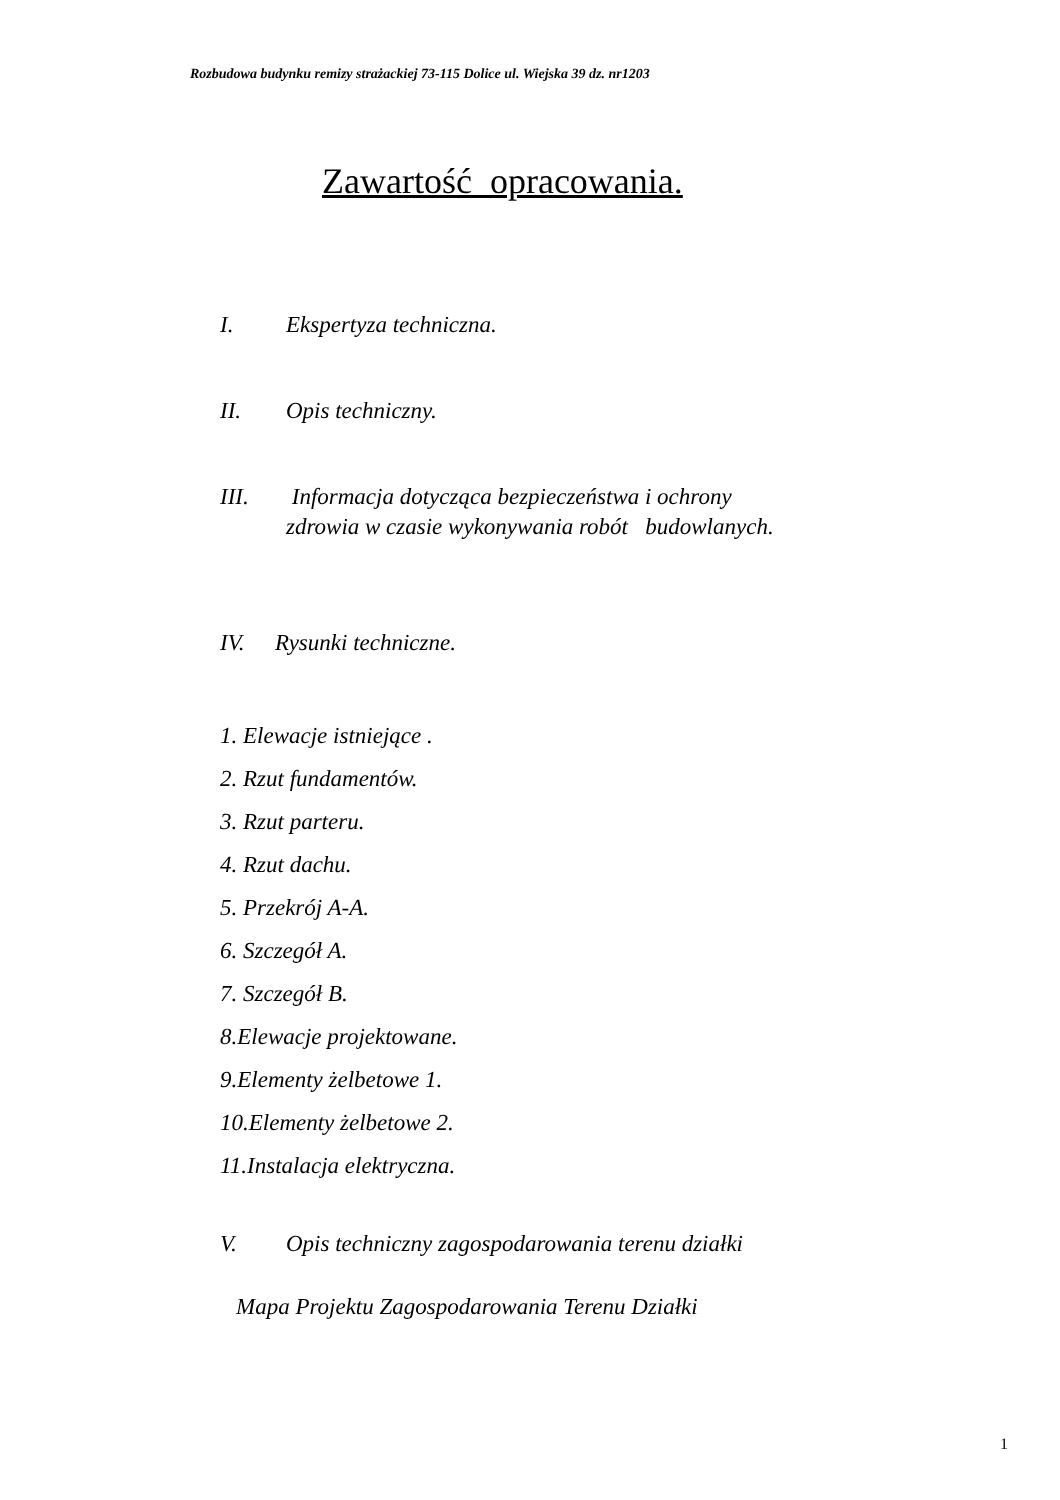Rozbudowa budynku remizy strażackiej 73-115 Dolice ul. Wiejska 39 dz. nr1203
Zawartość opracowania.
I. Ekspertyza techniczna.
II. Opis techniczny.
III. Informacja dotycząca bezpieczeństwa i ochrony
zdrowia w czasie wykonywania robót budowlanych.
IV. Rysunki techniczne.
1. Elewacje istniejące .
2. Rzut fundamentów.
3. Rzut parteru.
4. Rzut dachu.
5. Przekrój A-A.
6. Szczegół A.
7. Szczegół B.
8.Elewacje projektowane.
9.Elementy żelbetowe 1.
10.Elementy żelbetowe 2.
11.Instalacja elektryczna.
V. Opis techniczny zagospodarowania terenu działki
Mapa Projektu Zagospodarowania Terenu Działki
1